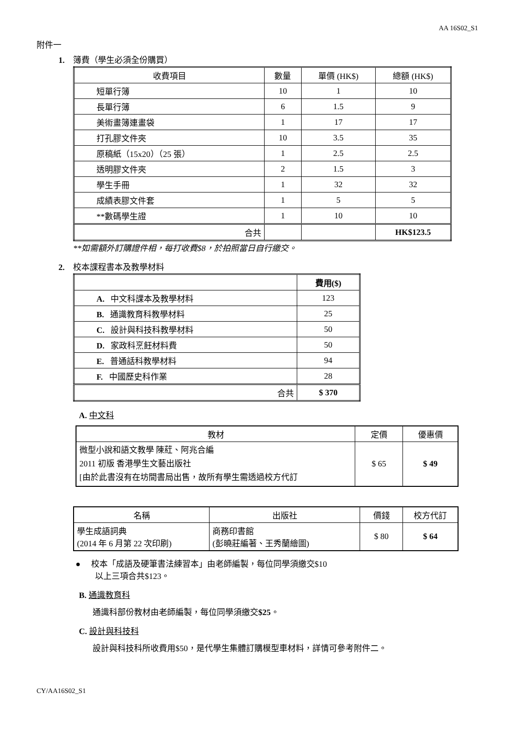AA 16S02_S1
附件一
1. 簿費（學生必須全份購買）
| 收費項目 | 數量 | 單價 (HK$) | 總額 (HK$) |
| --- | --- | --- | --- |
| 短單行簿 | 10 | 1 | 10 |
| 長單行簿 | 6 | 1.5 | 9 |
| 美術畫簿連畫袋 | 1 | 17 | 17 |
| 打孔膠文件夾 | 10 | 3.5 | 35 |
| 原稿紙（15x20）（25 張） | 1 | 2.5 | 2.5 |
| 透明膠文件夾 | 2 | 1.5 | 3 |
| 學生手冊 | 1 | 32 | 32 |
| 成績表膠文件套 | 1 | 5 | 5 |
| **數碼學生證 | 1 | 10 | 10 |
| 合共 | | | HK$123.5 |
**如需額外訂購證件相，每打收費$8，於拍照當日自行繳交。
2. 校本課程書本及教學材料
| | 費用($) |
| --- | --- |
| A. 中文科課本及教學材料 | 123 |
| B. 通識教育科教學材料 | 25 |
| C. 設計與科技科教學材料 | 50 |
| D. 家政科烹飪材料費 | 50 |
| E. 普通話科教學材料 | 94 |
| F. 中國歷史科作業 | 28 |
| 合共 | $ 370 |
A. 中文科
| 教材 | 定價 | 優惠價 |
| --- | --- | --- |
| 微型小說和語文教學 陳葒、阿兆合編 2011 初版 香港學生文藝出版社 [由於此書沒有在坊間書局出售，故所有學生需透過校方代訂 | $ 65 | $ 49 |
| 名稱 | 出版社 | 價錢 | 校方代訂 |
| --- | --- | --- | --- |
| 學生成語詞典 (2014 年 6 月第 22 次印刷) | 商務印書館 (彭曉莊編著、王秀蘭繪圖) | $ 80 | $ 64 |
● 校本「成語及硬筆書法練習本」由老師編製，每位同學須繳交$10
以上三項合共$123。
B. 通識教育科
通識科部份教材由老師編製，每位同學須繳交$25。
C. 設計與科技科
設計與科技科所收費用$50，是代學生集體訂購模型車材料，詳情可參考附件二。
CY/AA16S02_S1